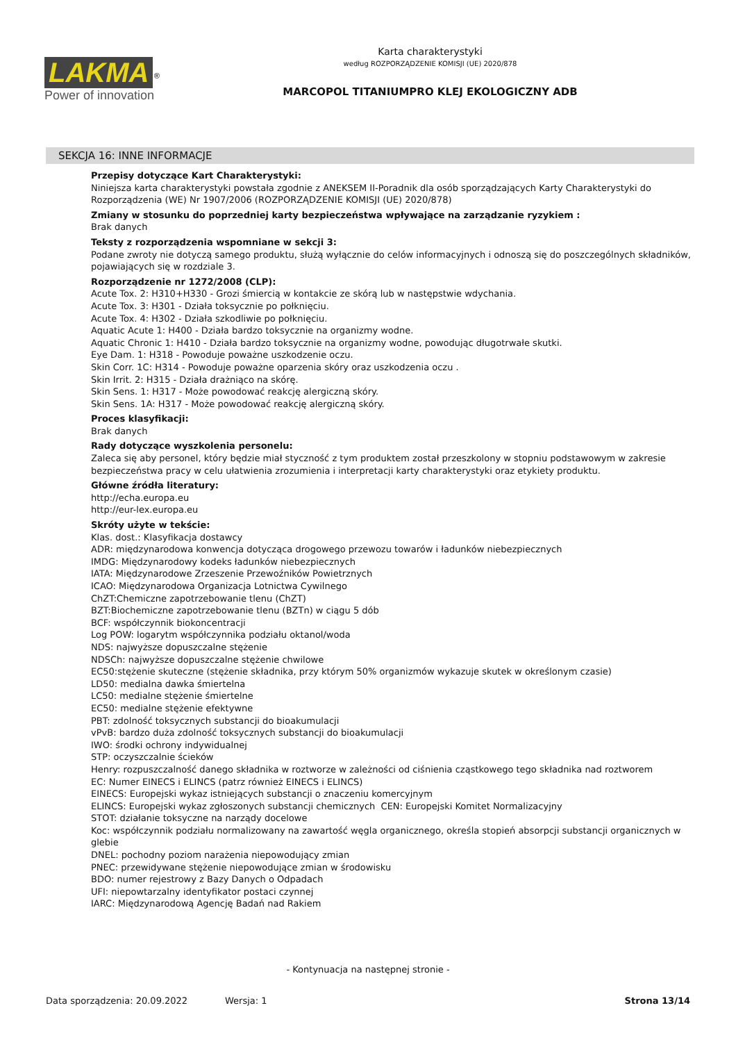LAKMA<sup>®</sup>
Power of innovation
Karta charakterystyki
według ROZPORZĄDZENIE KOMISJI (UE) 2020/878
MARCOPOL TITANIUMPRO KLEJ EKOLOGICZNY ADB
SEKCJA 16: INNE INFORMACJE
Przepisy dotyczące Kart Charakterystyki:
Niniejsza karta charakterystyki powstała zgodnie z ANEKSEM II-Poradnik dla osób sporządzających Karty Charakterystyki do Rozporządzenia (WE) Nr 1907/2006 (ROZPORZĄDZENIE KOMISJI (UE) 2020/878)
Zmiany w stosunku do poprzedniej karty bezpieczeństwa wpływające na zarządzanie ryzykiem :
Brak danych
Teksty z rozporządzenia wspomniane w sekcji 3:
Podane zwroty nie dotyczą samego produktu, służą wyłącznie do celów informacyjnych i odnoszą się do poszczególnych składników, pojawiających się w rozdziale 3.
Rozporządzenie nr 1272/2008 (CLP):
Acute Tox. 2: H310+H330 - Grozi śmiercią w kontakcie ze skórą lub w następstwie wdychania.
Acute Tox. 3: H301 - Działa toksycznie po połknięciu.
Acute Tox. 4: H302 - Działa szkodliwie po połknięciu.
Aquatic Acute 1: H400 - Działa bardzo toksycznie na organizmy wodne.
Aquatic Chronic 1: H410 - Działa bardzo toksycznie na organizmy wodne, powodując długotrwałe skutki.
Eye Dam. 1: H318 - Powoduje poważne uszkodzenie oczu.
Skin Corr. 1C: H314 - Powoduje poważne oparzenia skóry oraz uszkodzenia oczu .
Skin Irrit. 2: H315 - Działa drażniąco na skórę.
Skin Sens. 1: H317 - Może powodować reakcję alergiczną skóry.
Skin Sens. 1A: H317 - Może powodować reakcję alergiczną skóry.
Proces klasyfikacji:
Brak danych
Rady dotyczące wyszkolenia personelu:
Zaleca się aby personel, który będzie miał styczność z tym produktem został przeszkolony w stopniu podstawowym w zakresie bezpieczeństwa pracy w celu ułatwienia zrozumienia i interpretacji karty charakterystyki oraz etykiety produktu.
Główne źródła literatury:
http://echa.europa.eu
http://eur-lex.europa.eu
Skróty użyte w tekście:
Klas. dost.: Klasyfikacja dostawcy
ADR: międzynarodowa konwencja dotycząca drogowego przewozu towarów i ładunków niebezpiecznych
IMDG: Międzynarodowy kodeks ładunków niebezpiecznych
IATA: Międzynarodowe Zrzeszenie Przewoźników Powietrznych
ICAO: Międzynarodowa Organizacja Lotnictwa Cywilnego
ChZT:Chemiczne zapotrzebowanie tlenu (ChZT)
BZT:Biochemiczne zapotrzebowanie tlenu (BZTn) w ciągu 5 dób
BCF: współczynnik biokoncentracji
Log POW: logarytm współczynnika podziału oktanol/woda
NDS: najwyższe dopuszczalne stężenie
NDSCh: najwyższe dopuszczalne stężenie chwilowe
EC50:stężenie skuteczne (stężenie składnika, przy którym 50% organizmów wykazuje skutek w określonym czasie)
LD50: medialna dawka śmiertelna
LC50: medialne stężenie śmiertelne
EC50: medialne stężenie efektywne
PBT: zdolność toksycznych substancji do bioakumulacji
vPvB: bardzo duża zdolność toksycznych substancji do bioakumulacji
IWO: środki ochrony indywidualnej
STP: oczyszczalnie ścieków
Henry: rozpuszczalność danego składnika w roztworze w zależności od ciśnienia cząstkowego tego składnika nad roztworem
EC: Numer EINECS i ELINCS (patrz również EINECS i ELINCS)
EINECS: Europejski wykaz istniejących substancji o znaczeniu komercyjnym
ELINCS: Europejski wykaz zgłoszonych substancji chemicznych CEN: Europejski Komitet Normalizacyjny
STOT: działanie toksyczne na narządy docelowe
Koc: współczynnik podziału normalizowany na zawartość węgla organicznego, określa stopień absorpcji substancji organicznych w glebie
DNEL: pochodny poziom narażenia niepowodujący zmian
PNEC: przewidywane stężenie niepowodujące zmian w środowisku
BDO: numer rejestrowy z Bazy Danych o Odpadach
UFI: niepowtarzalny identyfikator postaci czynnej
IARC: Międzynarodową Agencję Badań nad Rakiem
- Kontynuacja na następnej stronie -
Data sporządzenia: 20.09.2022 Wersja: 1 Strona 13/14